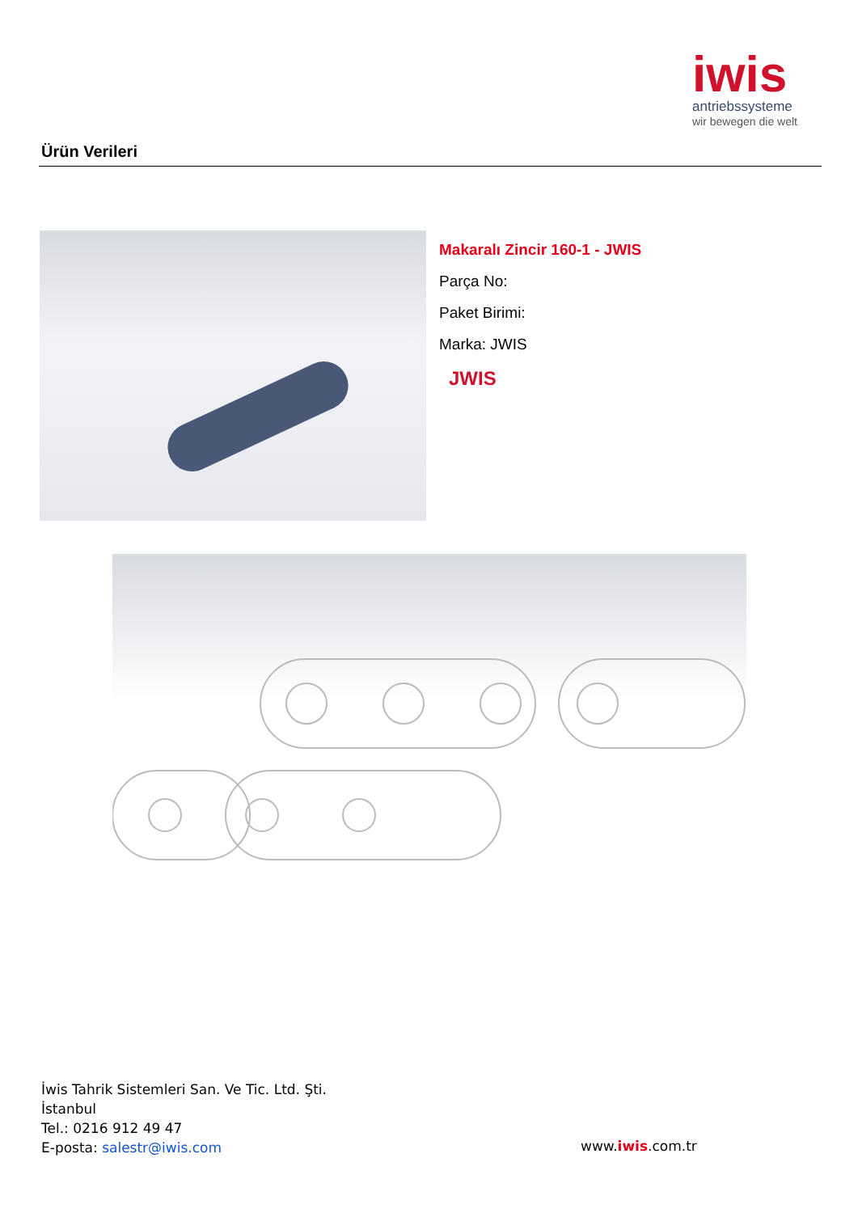iwis
antriebssysteme
wir bewegen die welt
Ürün Verileri
Makaralı Zincir 160-1 - JWIS
Parça No:
Paket Birimi:
Marka: JWIS
JWIS
İwis Tahrik Sistemleri San. Ve Tic. Ltd. Şti.
İstanbul
Tel.: 0216 912 49 47
E-posta: salestr@iwis.com
www.iwis.com.tr